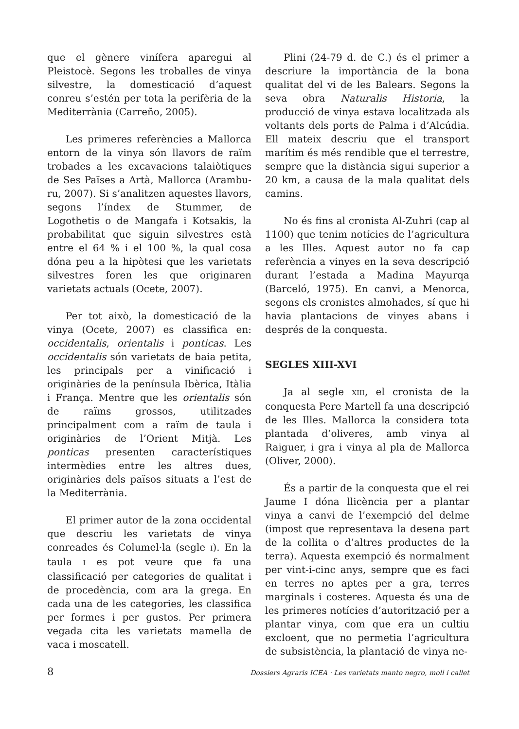que el gènere vinífera aparegui al Pleistocè. Segons les troballes de vinya silvestre, la domesticació d’aquest conreu s’estén per tota la perifèria de la Mediterrània (Carreño, 2005).
Les primeres referències a Mallorca entorn de la vinya són llavors de raïm trobades a les excavacions talaiòtiques de Ses Païses a Artà, Mallorca (Arambu­ru, 2007). Si s’analitzen aquestes llavors, segons l’índex de Stummer, de Logothetis o de Mangafa i Kotsakis, la probabilitat que siguin silvestres està entre el 64 % i el 100 %, la qual cosa dóna peu a la hipòtesi que les varietats silvestres foren les que originaren varietats actuals (Ocete, 2007).
Per tot això, la domesticació de la vinya (Ocete, 2007) es classifica en: occidentalis, orientalis i ponticas. Les occidentalis són varietats de baia petita, les principals per a vinificació i originàries de la península Ibèrica, Itàlia i França. Mentre que les orientalis són de raïms grossos, utilitzades principalment com a raïm de taula i originàries de l’Orient Mitjà. Les ponticas presenten característiques intermèdies entre les altres dues, originàries dels països situats a l’est de la Mediterrània.
El primer autor de la zona occidental que descriu les varietats de vinya conreades és Columel·la (segle I). En la taula I es pot veure que fa una classificació per categories de qualitat i de procedència, com ara la grega. En cada una de les categories, les classifica per formes i per gustos. Per primera vegada cita les varietats mamella de vaca i moscatell.
Plini (24-79 d. de C.) és el primer a descriure la importància de la bona qualitat del vi de les Balears. Segons la seva obra Naturalis Historia, la producció de vinya estava localitzada als voltants dels ports de Palma i d’Alcúdia. Ell mateix descriu que el transport marítim és més rendible que el terrestre, sempre que la distància sigui superior a 20 km, a causa de la mala qualitat dels camins.
No és fins al cronista Al-Zuhri (cap al 1100) que tenim notícies de l’agricultura a les Illes. Aquest autor no fa cap referència a vinyes en la seva descripció durant l’estada a Madina Mayurqa (Barceló, 1975). En canvi, a Menorca, segons els cronistes almohades, sí que hi havia plantacions de vinyes abans i després de la conquesta.
SEGLES XIII-XVI
Ja al segle XIII, el cronista de la conquesta Pere Martell fa una descripció de les Illes. Mallorca la considera tota plantada d’oliveres, amb vinya al Raiguer, i gra i vinya al pla de Mallorca (Oliver, 2000).
És a partir de la conquesta que el rei Jaume I dóna llicència per a plantar vinya a canvi de l’exempció del delme (impost que representava la desena part de la collita o d’altres productes de la terra). Aquesta exempció és normalment per vint-i-cinc anys, sempre que es faci en terres no aptes per a gra, terres marginals i costeres. Aquesta és una de les primeres notícies d’autorització per a plantar vinya, com que era un cultiu excloent, que no permetia l’agricultura de subsistència, la plantació de vinya ne-
8 Dossiers Agraris ICEA · Les varietats manto negro, moll i callet